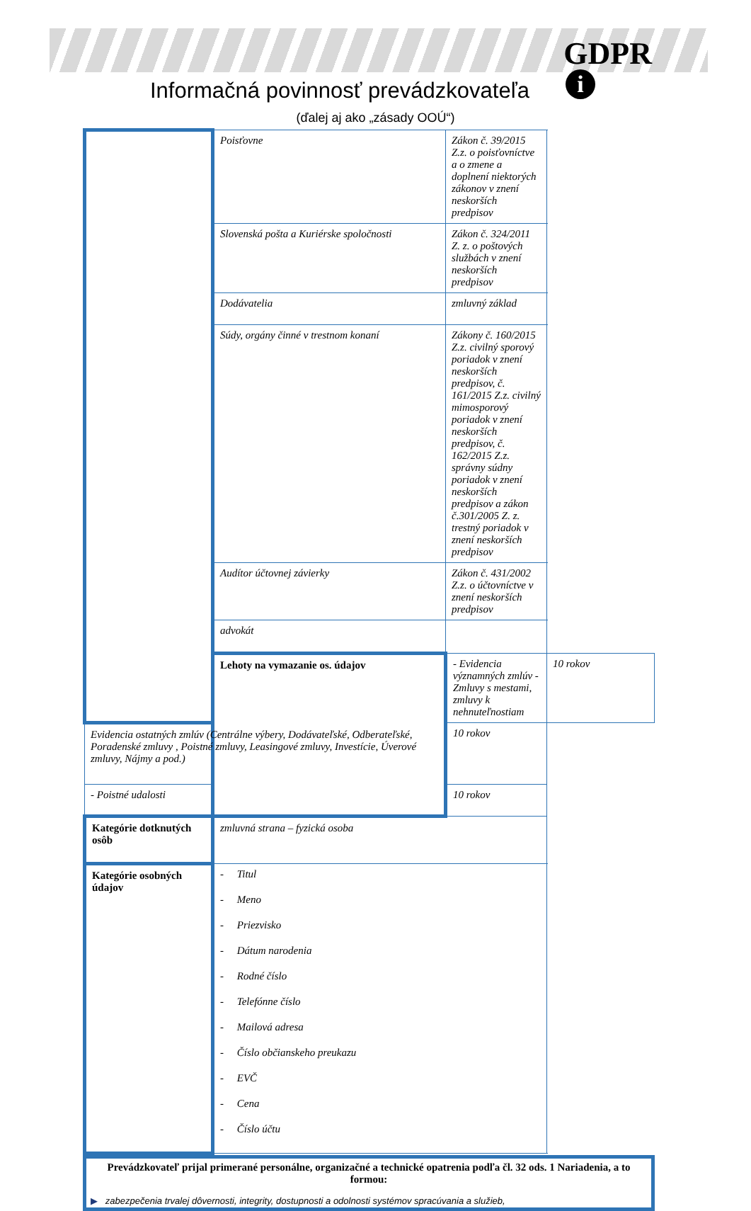GDPR
i
Informačná povinnosť prevádzkovateľa
(ďalej aj ako „zásady OOÚ“)
| | Poisťovne | Zákon č. 39/2015 Z.z. o poisťovníctve a o zmene a doplnení niektorých zákonov v znení neskorších predpisov | |
| | Slovenská pošta a Kuriérske spoločnosti | Zákon č. 324/2011 Z. z. o poštových službách v znení neskorších predpisov | |
| | Dodávatelia | zmluvný základ | |
| | Súdy, orgány činné v trestnom konaní | Zákony č. 160/2015 Z.z. civilný sporový poriadok v znení neskorších predpisov, č. 161/2015 Z.z. civilný mimosporový poriadok v znení neskorších predpisov, č. 162/2015 Z.z. správny súdny poriadok v znení neskorších predpisov a zákon č.301/2005 Z. z. trestný poriadok v znení neskorších predpisov | |
| | Audítor účtovnej závierky | Zákon č. 431/2002 Z.z. o účtovníctve v znení neskorších predpisov | |
| | advokát | | |
| | Lehoty na vymazanie os. údajov | - Evidencia významných zmlúv - Zmluvy s mestami, zmluvy k nehnuteľnostiam | 10 rokov |
| Evidencia ostatných zmlúv (Centrálne výbery, Dodávateľské, Odberateľské, Poradenské zmluvy , Poistné zmluvy, Leasingové zmluvy, Investície, Úverové zmluvy, Nájmy a pod.) | | 10 rokov | |
| - Poistné udalosti | | 10 rokov | |
| Kategórie dotknutých osôb | zmluvná strana – fyzická osoba | | |
| Kategórie osobných údajov | - Titul - Meno - Priezvisko - Dátum narodenia - Rodné číslo - Telefónne číslo - Mailová adresa - Číslo občianskeho preukazu - EVČ - Cena - Číslo účtu | | |
Prevádzkovateľ prijal primerané personálne, organizačné a technické opatrenia podľa čl. 32 ods. 1 Nariadenia, a to formou:
▶ zabezpečenia trvalej dôvernosti, integrity, dostupnosti a odolnosti systémov spracúvania a služieb,